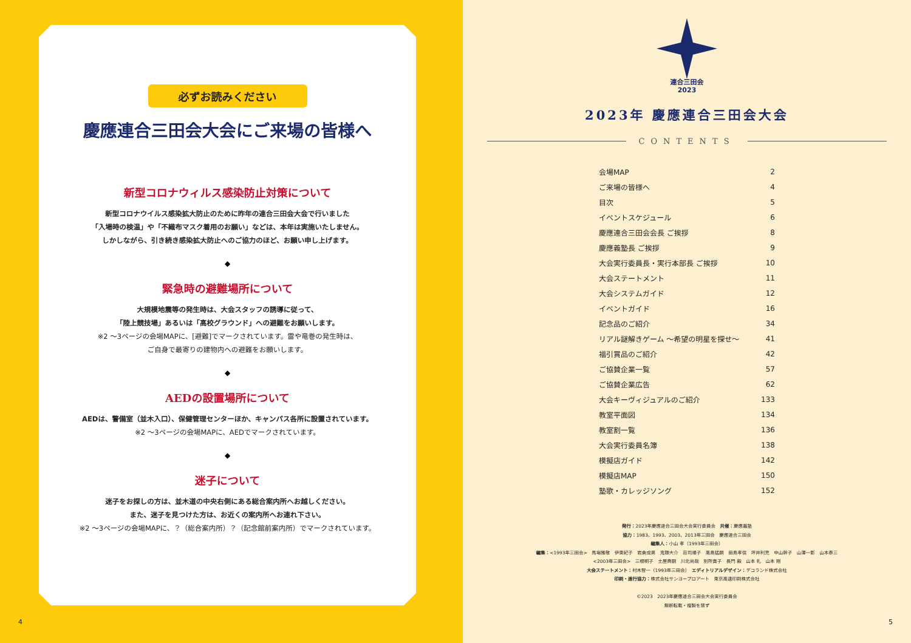必ずお読みください
慶應連合三田会大会にご来場の皆様へ
新型コロナウィルス感染防止対策について
新型コロナウイルス感染拡大防止のために昨年の連合三田会大会で行いました
「入場時の検温」や「不織布マスク着用のお願い」などは、本年は実施いたしません。
しかしながら、引き続き感染拡大防止へのご協力のほど、お願い申し上げます。
◆
緊急時の避難場所について
大規模地震等の発生時は、大会スタッフの誘導に従って、
「陸上競技場」あるいは「高校グラウンド」への避難をお願いします。
※2 〜3ページの会場MAPに、[避難]でマークされています。雷や竜巻の発生時は、
ご自身で最寄りの建物内への避難をお願いします。
◆
AEDの設置場所について
AEDは、警備室（並木入口）、保健管理センターほか、キャンパス各所に設置されています。
※2 〜3ページの会場MAPに、AEDでマークされています。
◆
迷子について
迷子をお探しの方は、並木道の中央右側にある総合案内所へお越しください。
また、迷子を見つけた方は、お近くの案内所へお連れ下さい。
※2 〜3ページの会場MAPに、？（総合案内所）？（記念館前案内所）でマークされています。
4
連合三田会
2023
2023年 慶應連合三田会大会
CONTENTS
| 会場MAP | 2 |
| ご来場の皆様へ | 4 |
| 目次 | 5 |
| イベントスケジュール | 6 |
| 慶應連合三田会会長 ご挨拶 | 8 |
| 慶應義塾長 ご挨拶 | 9 |
| 大会実行委員長・実行本部長 ご挨拶 | 10 |
| 大会ステートメント | 11 |
| 大会システムガイド | 12 |
| イベントガイド | 16 |
| 記念品のご紹介 | 34 |
| リアル謎解きゲーム 〜希望の明星を探せ〜 | 41 |
| 福引賞品のご紹介 | 42 |
| ご協賛企業一覧 | 57 |
| ご協賛企業広告 | 62 |
| 大会キーヴィジュアルのご紹介 | 133 |
| 教室平面図 | 134 |
| 教室割一覧 | 136 |
| 大会実行委員名簿 | 138 |
| 模擬店ガイド | 142 |
| 模擬店MAP | 150 |
| 塾歌・カレッジソング | 152 |
発行：2023年慶應連合三田会大会実行委員会　共催：慶應義塾
協力：1983、1993、2003、2013年三田会　慶應連合三田会
編集人：小山 孝（1993年三田会）
編集：<1993年三田会>　馬場雅敬　伊東紀子　岩倉成男　鬼頭大介　荘司順子　高島猛嗣　田島孝信　坪井利充　中山幹子　山澤一彰　山本泰三
<2003年三田会>　三根明子　土屋典嗣　川北尚哉　別所貴子　長門 毅　山本 礼　山本 剛
大会ステートメント：村木智一（1993年三田会）　エディトリアルデザイン：デコランド株式会社
印刷・進行協力：株式会社サンヨープロアート　東京高速印刷株式会社
©2023　2023年慶應連合三田会大会実行委員会
無断転載・複製を禁ず
5